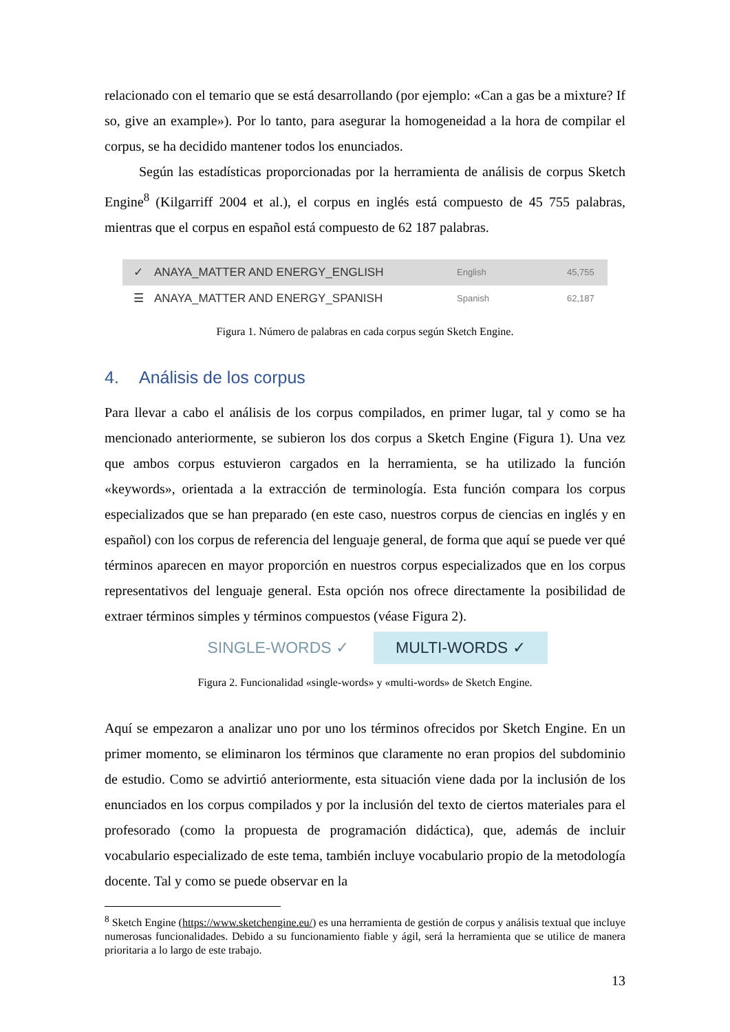relacionado con el temario que se está desarrollando (por ejemplo: «Can a gas be a mixture? If so, give an example»). Por lo tanto, para asegurar la homogeneidad a la hora de compilar el corpus, se ha decidido mantener todos los enunciados.
Según las estadísticas proporcionadas por la herramienta de análisis de corpus Sketch Engine<sup>8</sup> (Kilgarriff 2004 et al.), el corpus en inglés está compuesto de 45 755 palabras, mientras que el corpus en español está compuesto de 62 187 palabras.
✓ ANAYA_MATTER AND ENERGY_ENGLISH English 45,755
☰ ANAYA_MATTER AND ENERGY_SPANISH Spanish 62,187
Figura 1. Número de palabras en cada corpus según Sketch Engine.
4. Análisis de los corpus
Para llevar a cabo el análisis de los corpus compilados, en primer lugar, tal y como se ha mencionado anteriormente, se subieron los dos corpus a Sketch Engine (Figura 1). Una vez que ambos corpus estuvieron cargados en la herramienta, se ha utilizado la función «keywords», orientada a la extracción de terminología. Esta función compara los corpus especializados que se han preparado (en este caso, nuestros corpus de ciencias en inglés y en español) con los corpus de referencia del lenguaje general, de forma que aquí se puede ver qué términos aparecen en mayor proporción en nuestros corpus especializados que en los corpus representativos del lenguaje general. Esta opción nos ofrece directamente la posibilidad de extraer términos simples y términos compuestos (véase Figura 2).
SINGLE-WORDS ✓ MULTI-WORDS ✓
Figura 2. Funcionalidad «single-words» y «multi-words» de Sketch Engine.
Aquí se empezaron a analizar uno por uno los términos ofrecidos por Sketch Engine. En un primer momento, se eliminaron los términos que claramente no eran propios del subdominio de estudio. Como se advirtió anteriormente, esta situación viene dada por la inclusión de los enunciados en los corpus compilados y por la inclusión del texto de ciertos materiales para el profesorado (como la propuesta de programación didáctica), que, además de incluir vocabulario especializado de este tema, también incluye vocabulario propio de la metodología docente. Tal y como se puede observar en la
<sup>8</sup> Sketch Engine (https://www.sketchengine.eu/) es una herramienta de gestión de corpus y análisis textual que incluye numerosas funcionalidades. Debido a su funcionamiento fiable y ágil, será la herramienta que se utilice de manera prioritaria a lo largo de este trabajo.
13